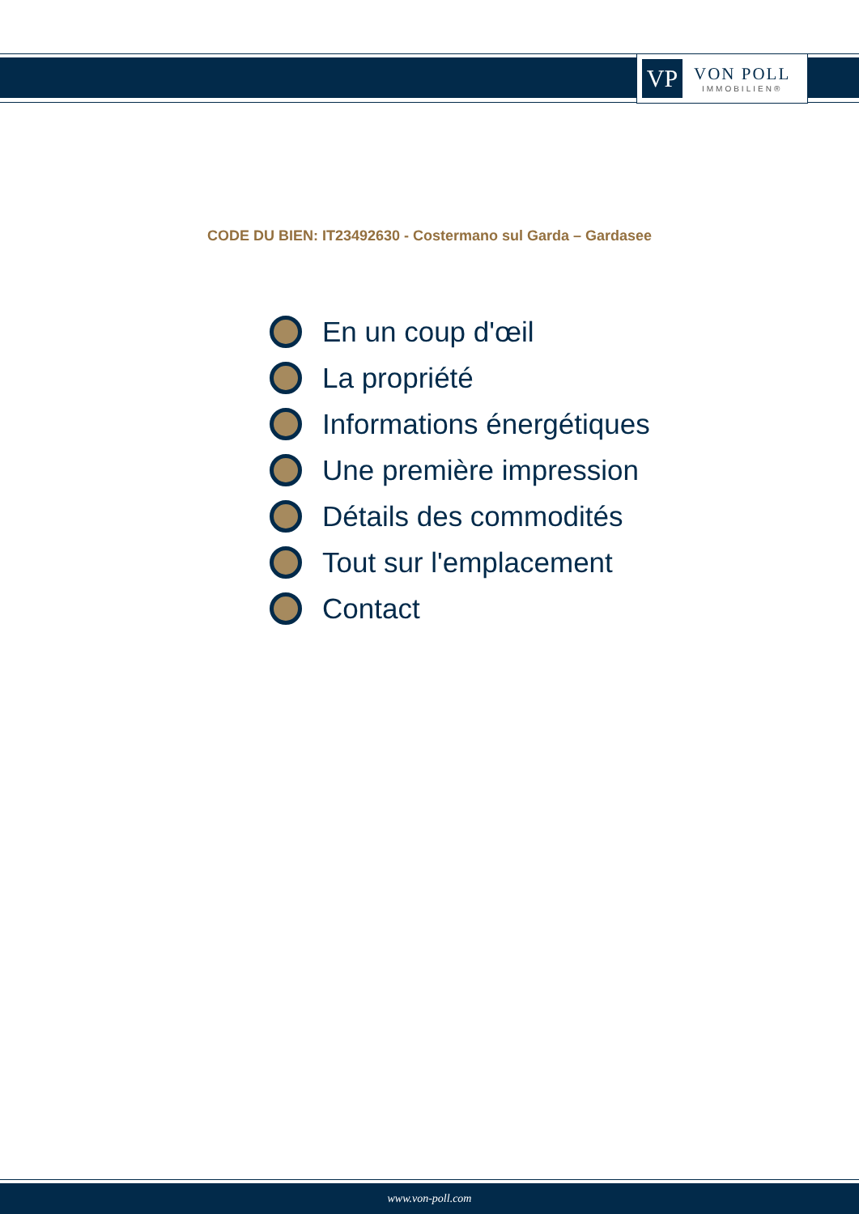VP
VON POLL
IMMOBILIEN®
CODE DU BIEN: IT23492630 - Costermano sul Garda – Gardasee
En un coup d'œil
La propriété
Informations énergétiques
Une première impression
Détails des commodités
Tout sur l'emplacement
Contact
www.von-poll.com